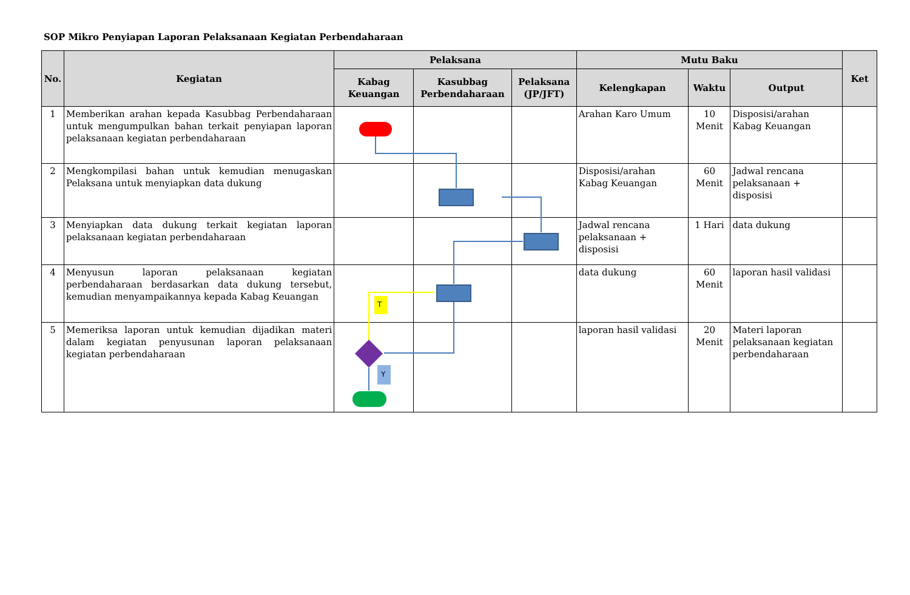SOP Mikro Penyiapan Laporan Pelaksanaan Kegiatan Perbendaharaan
| No. | Kegiatan | Pelaksana | | | Mutu Baku | | | Ket |
| --- | --- | --- | --- | --- | --- | --- | --- | --- |
| | | Kabag Keuangan | Kasubbag Perbendaharaan | Pelaksana (JP/JFT) | Kelengkapan | Waktu | Output | |
| 1 | Memberikan arahan kepada Kasubbag Perbendaharaan untuk mengumpulkan bahan terkait penyiapan laporan pelaksanaan kegiatan perbendaharaan | | | | Arahan Karo Umum | 10 Menit | Disposisi/arahan Kabag Keuangan | |
| 2 | Mengkompilasi bahan untuk kemudian menugaskan Pelaksana untuk menyiapkan data dukung | | | | Disposisi/arahan Kabag Keuangan | 60 Menit | Jadwal rencana pelaksanaan + disposisi | |
| 3 | Menyiapkan data dukung terkait kegiatan laporan pelaksanaan kegiatan perbendaharaan | | | | Jadwal rencana pelaksanaan + disposisi | 1 Hari | data dukung | |
| 4 | Menyusun laporan pelaksanaan kegiatan perbendaharaan berdasarkan data dukung tersebut, kemudian menyampaikannya kepada Kabag Keuangan | | | | data dukung | 60 Menit | laporan hasil validasi | |
| 5 | Memeriksa laporan untuk kemudian dijadikan materi dalam kegiatan penyusunan laporan pelaksanaan kegiatan perbendaharaan | | | | laporan hasil validasi | 20 Menit | Materi laporan pelaksanaan kegiatan perbendaharaan | |
T
Y